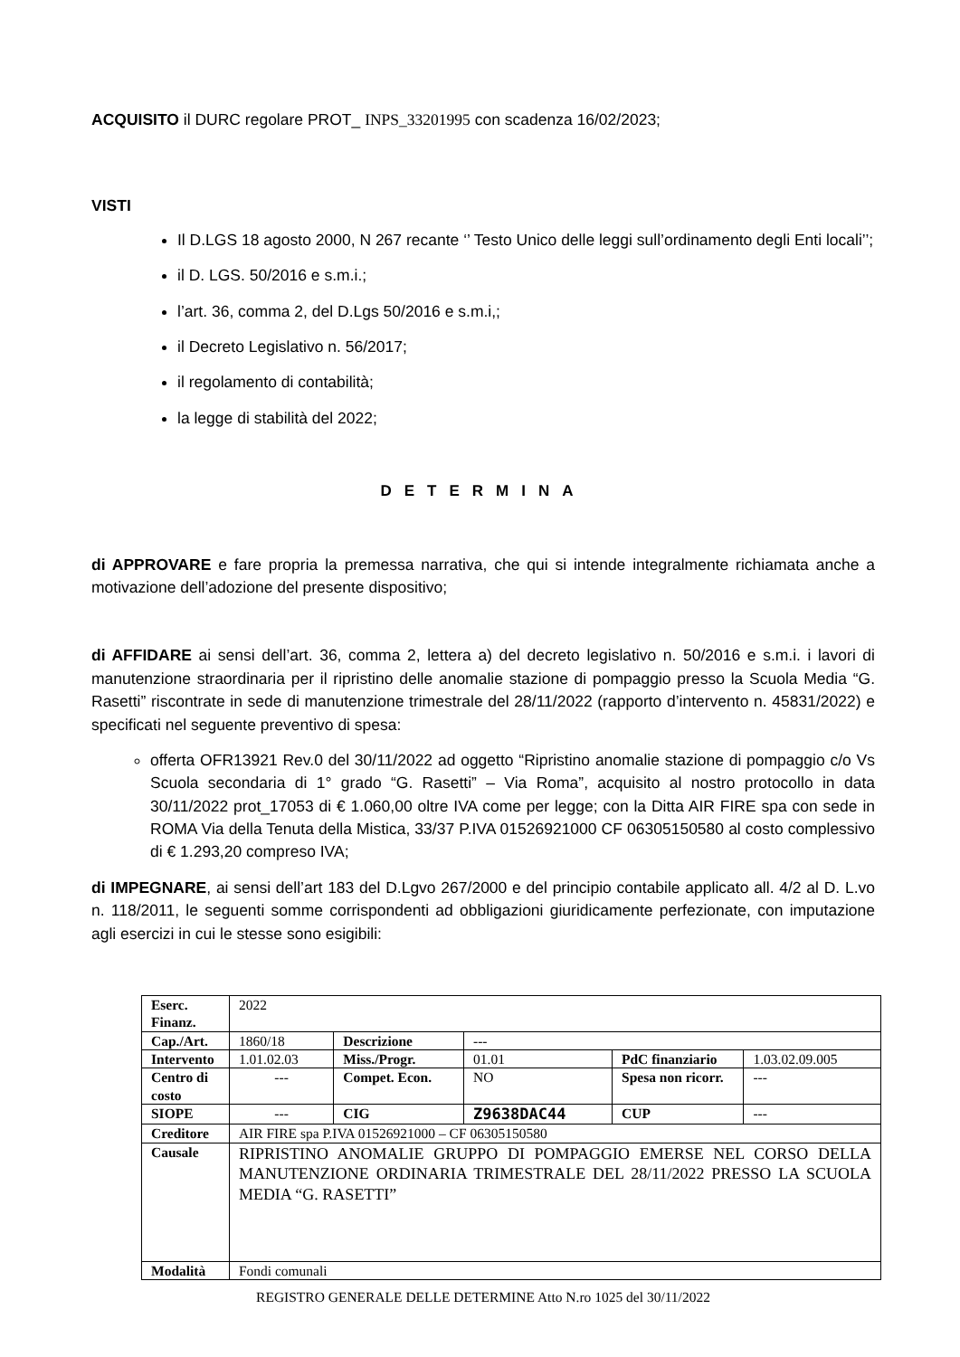ACQUISITO il DURC regolare PROT_ INPS_33201995 con scadenza 16/02/2023;
VISTI
Il D.LGS 18 agosto 2000, N 267 recante ‘’ Testo Unico delle leggi sull’ordinamento degli Enti locali’’;
il D. LGS. 50/2016 e s.m.i.;
l’art. 36, comma 2, del D.Lgs 50/2016 e s.m.i,;
il Decreto Legislativo n. 56/2017;
il regolamento di contabilità;
la legge di stabilità del 2022;
DETERMINA
di APPROVARE e fare propria la premessa narrativa, che qui si intende integralmente richiamata anche a motivazione dell’adozione del presente dispositivo;
di AFFIDARE ai sensi dell’art. 36, comma 2, lettera a) del decreto legislativo n. 50/2016 e s.m.i. i lavori di manutenzione straordinaria per il ripristino delle anomalie stazione di pompaggio presso la Scuola Media “G. Rasetti” riscontrate in sede di manutenzione trimestrale del 28/11/2022 (rapporto d’intervento n. 45831/2022) e specificati nel seguente preventivo di spesa:
offerta OFR13921 Rev.0 del 30/11/2022 ad oggetto “Ripristino anomalie stazione di pompaggio c/o Vs Scuola secondaria di 1° grado “G. Rasetti” – Via Roma”, acquisito al nostro protocollo in data 30/11/2022 prot_17053 di € 1.060,00 oltre IVA come per legge; con la Ditta AIR FIRE spa con sede in ROMA Via della Tenuta della Mistica, 33/37 P.IVA 01526921000 CF 06305150580 al costo complessivo di € 1.293,20 compreso IVA;
di IMPEGNARE, ai sensi dell’art 183 del D.Lgvo 267/2000 e del principio contabile applicato all. 4/2 al D. L.vo n. 118/2011, le seguenti somme corrispondenti ad obbligazioni giuridicamente perfezionate, con imputazione agli esercizi in cui le stesse sono esigibili:
| Eserc. Finanz. | 2022 | | | | |
| Cap./Art. | 1860/18 | Descrizione | --- | | |
| Intervento | 1.01.02.03 | Miss./Progr. | 01.01 | PdC finanziario | 1.03.02.09.005 |
| Centro di costo | --- | Compet. Econ. | NO | Spesa non ricorr. | --- |
| SIOPE | --- | CIG | Z9638DAC44 | CUP | --- |
| Creditore | AIR FIRE spa P.IVA 01526921000 – CF 06305150580 | | | | |
| Causale | RIPRISTINO ANOMALIE GRUPPO DI POMPAGGIO EMERSE NEL CORSO DELLA MANUTENZIONE ORDINARIA TRIMESTRALE DEL 28/11/2022 PRESSO LA SCUOLA MEDIA “G. RASETTI” | | | | |
| Modalità | Fondi comunali | | | | |
REGISTRO GENERALE DELLE DETERMINE Atto N.ro 1025 del 30/11/2022